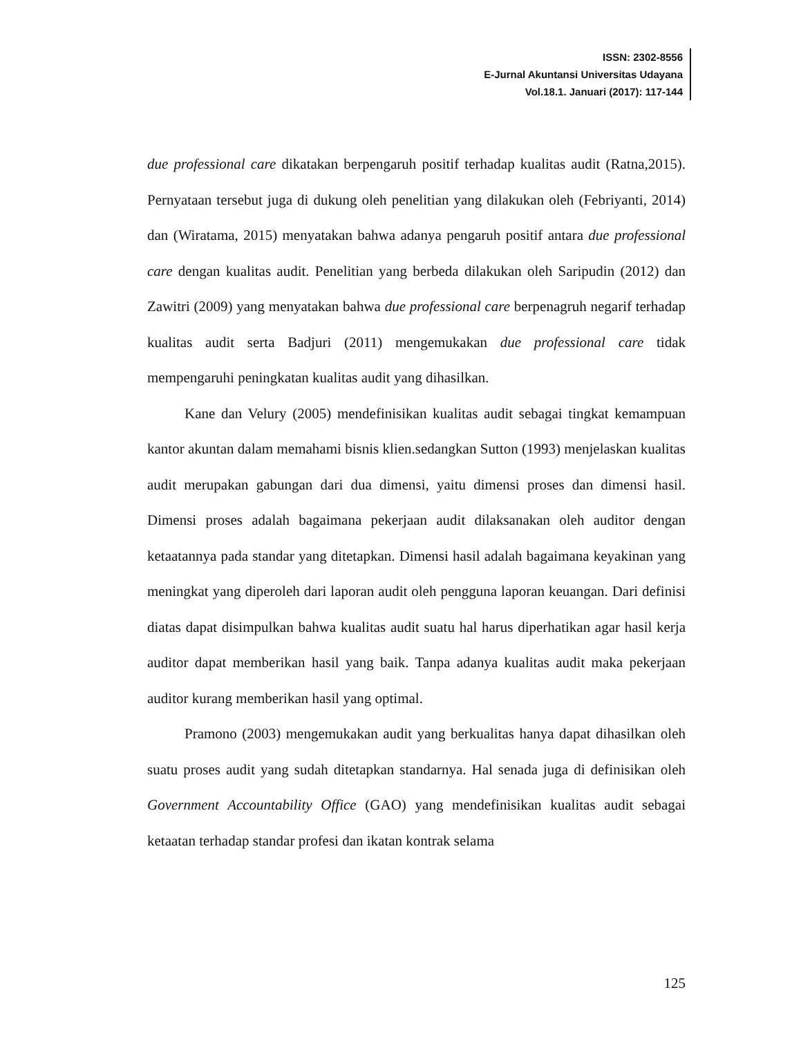ISSN: 2302-8556
E-Jurnal Akuntansi Universitas Udayana
Vol.18.1. Januari (2017): 117-144
due professional care dikatakan berpengaruh positif terhadap kualitas audit (Ratna,2015). Pernyataan tersebut juga di dukung oleh penelitian yang dilakukan oleh (Febriyanti, 2014) dan (Wiratama, 2015) menyatakan bahwa adanya pengaruh positif antara due professional care dengan kualitas audit. Penelitian yang berbeda dilakukan oleh Saripudin (2012) dan Zawitri (2009) yang menyatakan bahwa due professional care berpenagruh negarif terhadap kualitas audit serta Badjuri (2011) mengemukakan due professional care tidak mempengaruhi peningkatan kualitas audit yang dihasilkan.
Kane dan Velury (2005) mendefinisikan kualitas audit sebagai tingkat kemampuan kantor akuntan dalam memahami bisnis klien.sedangkan Sutton (1993) menjelaskan kualitas audit merupakan gabungan dari dua dimensi, yaitu dimensi proses dan dimensi hasil. Dimensi proses adalah bagaimana pekerjaan audit dilaksanakan oleh auditor dengan ketaatannya pada standar yang ditetapkan. Dimensi hasil adalah bagaimana keyakinan yang meningkat yang diperoleh dari laporan audit oleh pengguna laporan keuangan. Dari definisi diatas dapat disimpulkan bahwa kualitas audit suatu hal harus diperhatikan agar hasil kerja auditor dapat memberikan hasil yang baik. Tanpa adanya kualitas audit maka pekerjaan auditor kurang memberikan hasil yang optimal.
Pramono (2003) mengemukakan audit yang berkualitas hanya dapat dihasilkan oleh suatu proses audit yang sudah ditetapkan standarnya. Hal senada juga di definisikan oleh Government Accountability Office (GAO) yang mendefinisikan kualitas audit sebagai ketaatan terhadap standar profesi dan ikatan kontrak selama
125